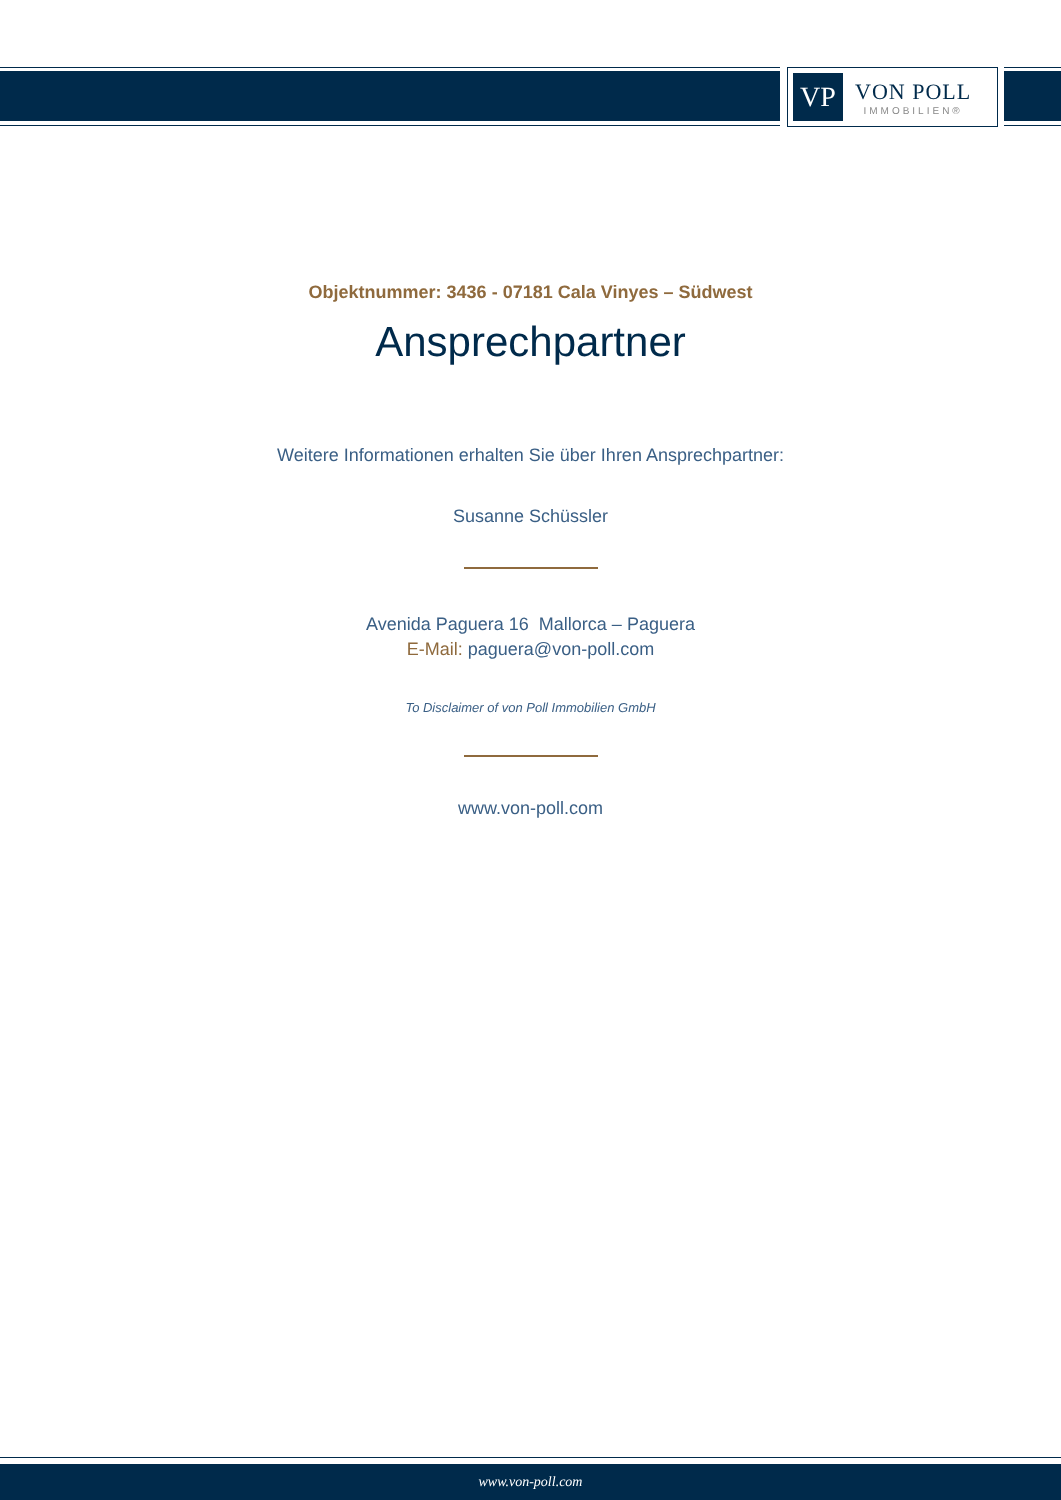VP
VON POLL
IMMOBILIEN®
Objektnummer: 3436 - 07181 Cala Vinyes – Südwest
Ansprechpartner
Weitere Informationen erhalten Sie über Ihren Ansprechpartner:
Susanne Schüssler
Avenida Paguera 16 Mallorca – Paguera
E-Mail: paguera@von-poll.com
To Disclaimer of von Poll Immobilien GmbH
www.von-poll.com
www.von-poll.com